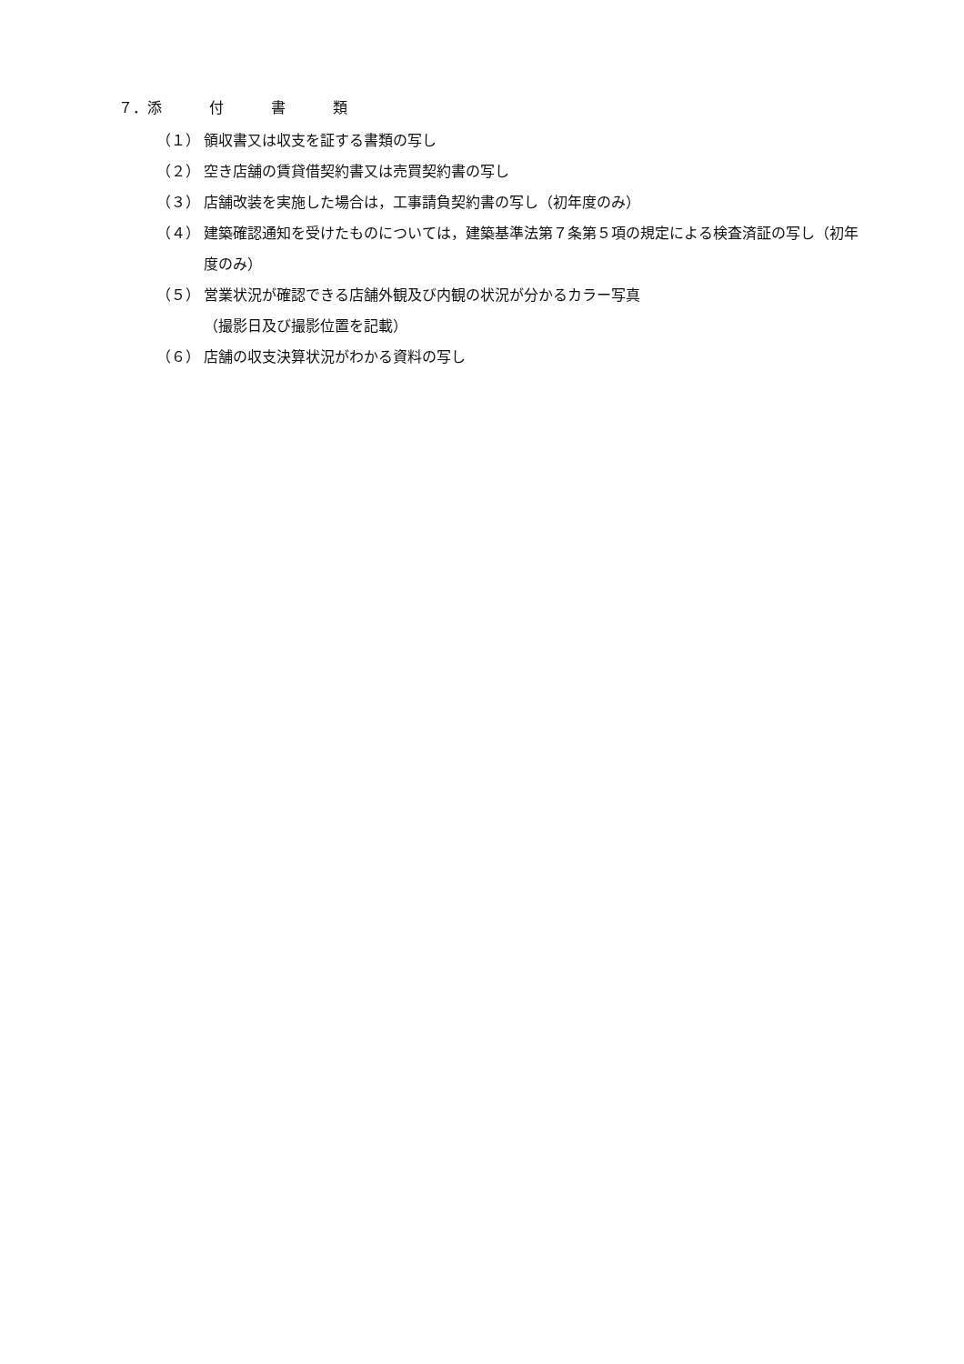７．添付書類
（１） 領収書又は収支を証する書類の写し
（２） 空き店舗の賃貸借契約書又は売買契約書の写し
（３） 店舗改装を実施した場合は，工事請負契約書の写し（初年度のみ）
（４） 建築確認通知を受けたものについては，建築基準法第７条第５項の規定による検査済証の写し（初年度のみ）
（５） 営業状況が確認できる店舗外観及び内観の状況が分かるカラー写真
（撮影日及び撮影位置を記載）
（６） 店舗の収支決算状況がわかる資料の写し